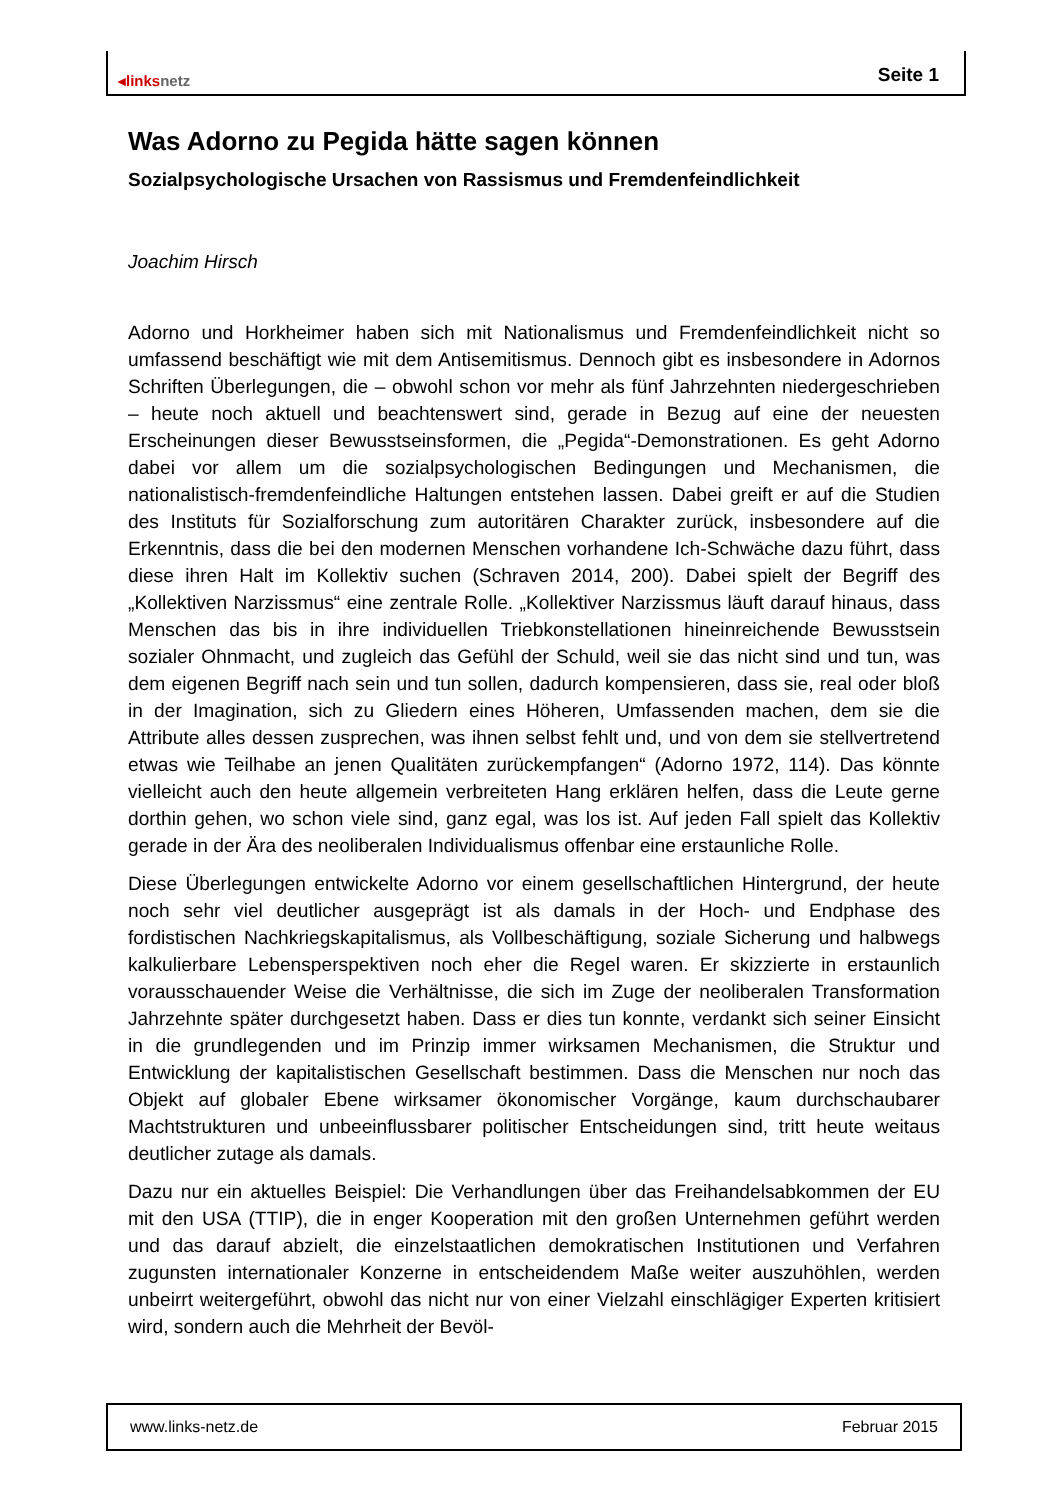◂linksnetz Seite 1
Was Adorno zu Pegida hätte sagen können
Sozialpsychologische Ursachen von Rassismus und Fremdenfeindlichkeit
Joachim Hirsch
Adorno und Horkheimer haben sich mit Nationalismus und Fremdenfeindlichkeit nicht so umfassend beschäftigt wie mit dem Antisemitismus. Dennoch gibt es insbesondere in Adornos Schriften Überlegungen, die – obwohl schon vor mehr als fünf Jahrzehnten niedergeschrieben – heute noch aktuell und beachtenswert sind, gerade in Bezug auf eine der neuesten Erscheinungen dieser Bewusstseinsformen, die „Pegida“-Demonstrationen. Es geht Adorno dabei vor allem um die sozialpsychologischen Bedingungen und Mechanismen, die nationalistisch-fremdenfeindliche Haltungen entstehen lassen. Dabei greift er auf die Studien des Instituts für Sozialforschung zum autoritären Charakter zurück, insbesondere auf die Erkenntnis, dass die bei den modernen Menschen vorhandene Ich-Schwäche dazu führt, dass diese ihren Halt im Kollektiv suchen (Schraven 2014, 200). Dabei spielt der Begriff des „Kollektiven Narzissmus“ eine zentrale Rolle. „Kollektiver Narzissmus läuft darauf hinaus, dass Menschen das bis in ihre individuellen Triebkonstellationen hineinreichende Bewusstsein sozialer Ohnmacht, und zugleich das Gefühl der Schuld, weil sie das nicht sind und tun, was dem eigenen Begriff nach sein und tun sollen, dadurch kompensieren, dass sie, real oder bloß in der Imagination, sich zu Gliedern eines Höheren, Umfassenden machen, dem sie die Attribute alles dessen zusprechen, was ihnen selbst fehlt und, und von dem sie stellvertretend etwas wie Teilhabe an jenen Qualitäten zurückempfangen“ (Adorno 1972, 114). Das könnte vielleicht auch den heute allgemein verbreiteten Hang erklären helfen, dass die Leute gerne dorthin gehen, wo schon viele sind, ganz egal, was los ist. Auf jeden Fall spielt das Kollektiv gerade in der Ära des neoliberalen Individualismus offenbar eine erstaunliche Rolle.
Diese Überlegungen entwickelte Adorno vor einem gesellschaftlichen Hintergrund, der heute noch sehr viel deutlicher ausgeprägt ist als damals in der Hoch- und Endphase des fordistischen Nachkriegskapitalismus, als Vollbeschäftigung, soziale Sicherung und halbwegs kalkulierbare Lebensperspektiven noch eher die Regel waren. Er skizzierte in erstaunlich vorausschauender Weise die Verhältnisse, die sich im Zuge der neoliberalen Transformation Jahrzehnte später durchgesetzt haben. Dass er dies tun konnte, verdankt sich seiner Einsicht in die grundlegenden und im Prinzip immer wirksamen Mechanismen, die Struktur und Entwicklung der kapitalistischen Gesellschaft bestimmen. Dass die Menschen nur noch das Objekt auf globaler Ebene wirksamer ökonomischer Vorgänge, kaum durchschaubarer Machtstrukturen und unbeeinflussbarer politischer Entscheidungen sind, tritt heute weitaus deutlicher zutage als damals.
Dazu nur ein aktuelles Beispiel: Die Verhandlungen über das Freihandelsabkommen der EU mit den USA (TTIP), die in enger Kooperation mit den großen Unternehmen geführt werden und das darauf abzielt, die einzelstaatlichen demokratischen Institutionen und Verfahren zugunsten internationaler Konzerne in entscheidendem Maße weiter auszuhöhlen, werden unbeirrt weitergeführt, obwohl das nicht nur von einer Vielzahl einschlägiger Experten kritisiert wird, sondern auch die Mehrheit der Bevöl-
www.links-netz.de Februar 2015